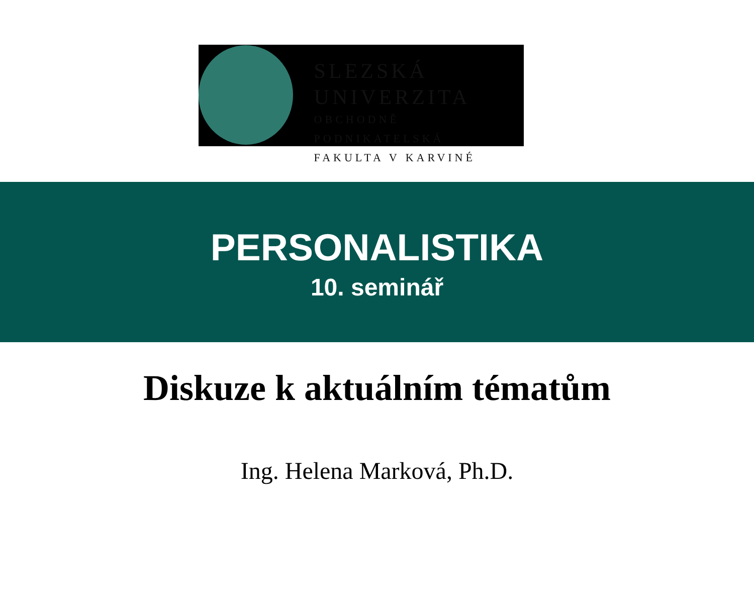SLEZSKÁ
UNIVERZITA
OBCHODNĚ PODNIKATELSKÁ
FAKULTA V KARVINÉ
PERSONALISTIKA
10. seminář
Diskuze k aktuálním tématům
Ing. Helena Marková, Ph.D.